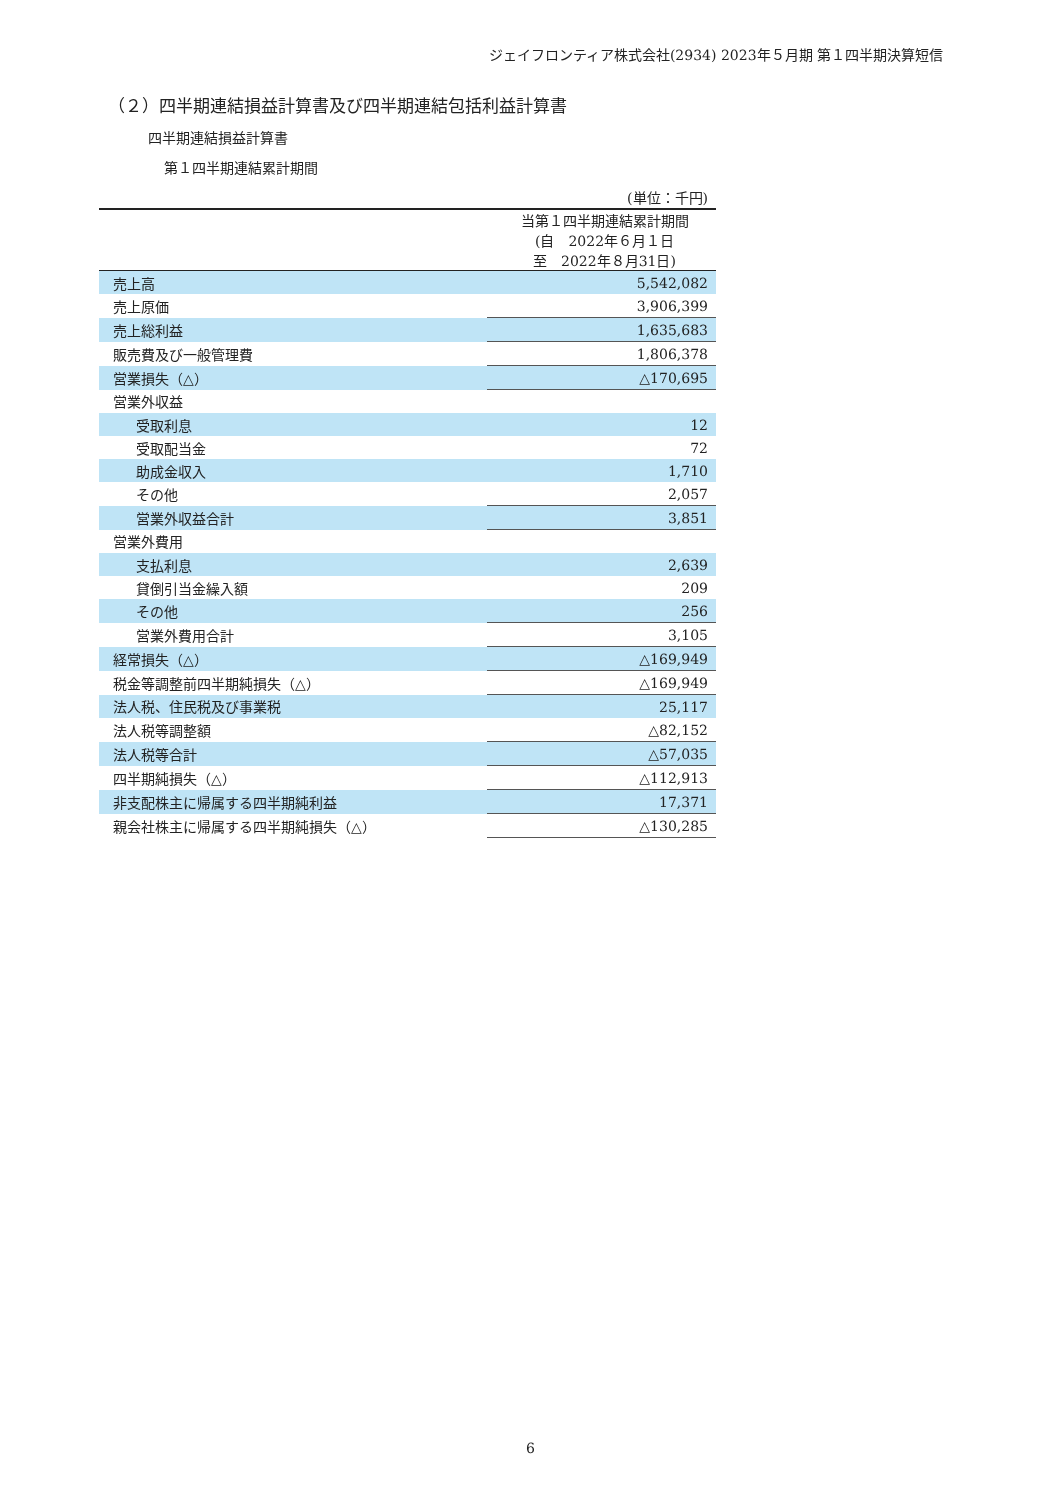ジェイフロンティア株式会社(2934) 2023年５月期 第１四半期決算短信
（２）四半期連結損益計算書及び四半期連結包括利益計算書
四半期連結損益計算書
第１四半期連結累計期間
| | (単位：千円) |
| | 当第１四半期連結累計期間 (自 2022年６月１日 至 2022年８月31日) |
| 売上高 | 5,542,082 |
| 売上原価 | 3,906,399 |
| 売上総利益 | 1,635,683 |
| 販売費及び一般管理費 | 1,806,378 |
| 営業損失（△） | △170,695 |
| 営業外収益 | |
| 受取利息 | 12 |
| 受取配当金 | 72 |
| 助成金収入 | 1,710 |
| その他 | 2,057 |
| 営業外収益合計 | 3,851 |
| 営業外費用 | |
| 支払利息 | 2,639 |
| 貸倒引当金繰入額 | 209 |
| その他 | 256 |
| 営業外費用合計 | 3,105 |
| 経常損失（△） | △169,949 |
| 税金等調整前四半期純損失（△） | △169,949 |
| 法人税、住民税及び事業税 | 25,117 |
| 法人税等調整額 | △82,152 |
| 法人税等合計 | △57,035 |
| 四半期純損失（△） | △112,913 |
| 非支配株主に帰属する四半期純利益 | 17,371 |
| 親会社株主に帰属する四半期純損失（△） | △130,285 |
6